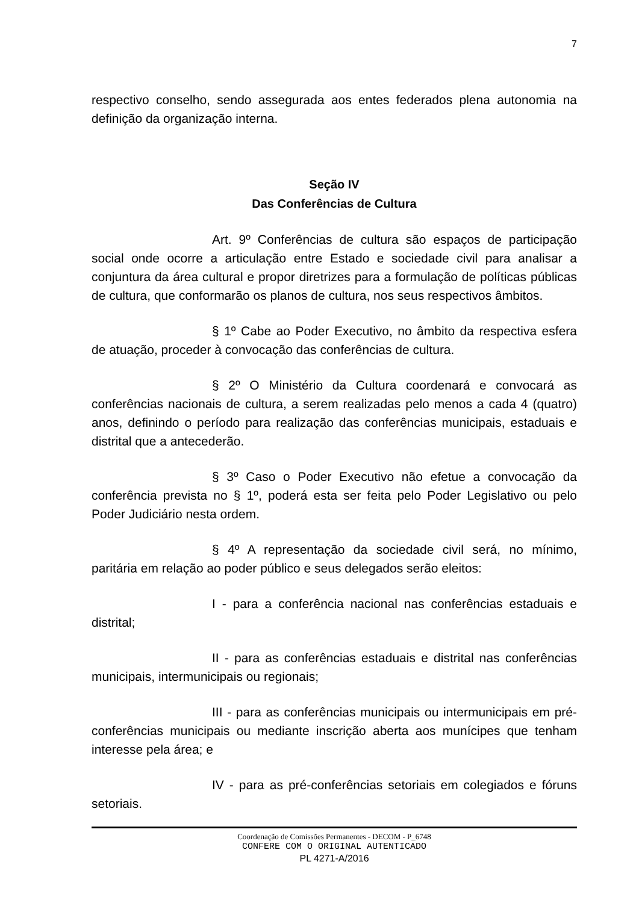7
respectivo conselho, sendo assegurada aos entes federados plena autonomia na definição da organização interna.
Seção IV
Das Conferências de Cultura
Art. 9º Conferências de cultura são espaços de participação social onde ocorre a articulação entre Estado e sociedade civil para analisar a conjuntura da área cultural e propor diretrizes para a formulação de políticas públicas de cultura, que conformarão os planos de cultura, nos seus respectivos âmbitos.
§ 1º Cabe ao Poder Executivo, no âmbito da respectiva esfera de atuação, proceder à convocação das conferências de cultura.
§ 2º O Ministério da Cultura coordenará e convocará as conferências nacionais de cultura, a serem realizadas pelo menos a cada 4 (quatro) anos, definindo o período para realização das conferências municipais, estaduais e distrital que a antecederão.
§ 3º Caso o Poder Executivo não efetue a convocação da conferência prevista no § 1º, poderá esta ser feita pelo Poder Legislativo ou pelo Poder Judiciário nesta ordem.
§ 4º A representação da sociedade civil será, no mínimo, paritária em relação ao poder público e seus delegados serão eleitos:
I - para a conferência nacional nas conferências estaduais e distrital;
II - para as conferências estaduais e distrital nas conferências municipais, intermunicipais ou regionais;
III - para as conferências municipais ou intermunicipais em pré-conferências municipais ou mediante inscrição aberta aos munícipes que tenham interesse pela área; e
IV - para as pré-conferências setoriais em colegiados e fóruns setoriais.
Coordenação de Comissões Permanentes - DECOM - P_6748
CONFERE COM O ORIGINAL AUTENTICADO
PL 4271-A/2016